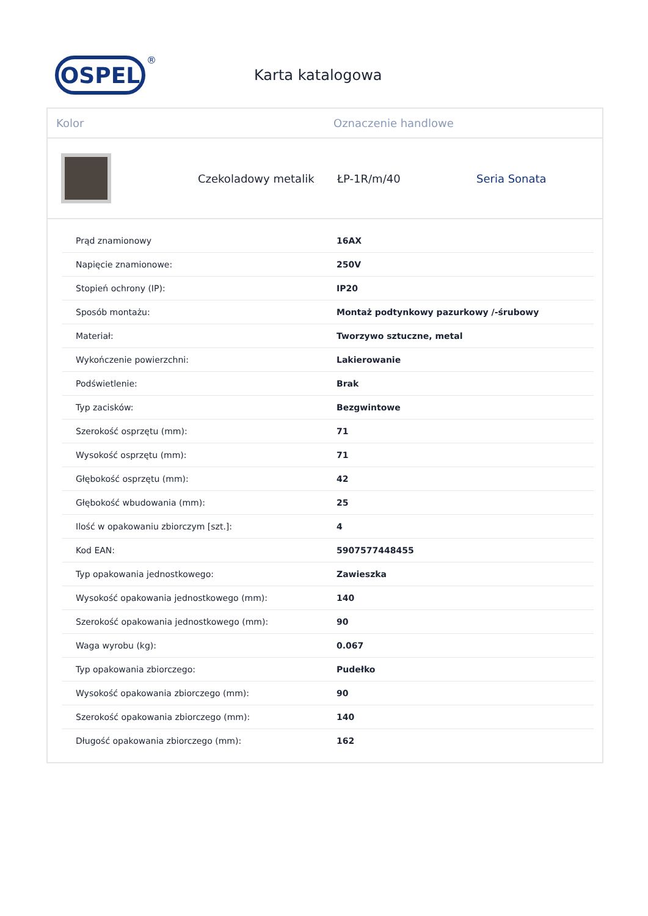OSPEL
®
Karta katalogowa
Kolor Oznaczenie handlowe
Czekoladowy metalik ŁP-1R/m/40 Seria Sonata
| Prąd znamionowy | 16AX |
| Napięcie znamionowe: | 250V |
| Stopień ochrony (IP): | IP20 |
| Sposób montażu: | Montaż podtynkowy pazurkowy /-śrubowy |
| Materiał: | Tworzywo sztuczne, metal |
| Wykończenie powierzchni: | Lakierowanie |
| Podświetlenie: | Brak |
| Typ zacisków: | Bezgwintowe |
| Szerokość osprzętu (mm): | 71 |
| Wysokość osprzętu (mm): | 71 |
| Głębokość osprzętu (mm): | 42 |
| Głębokość wbudowania (mm): | 25 |
| Ilość w opakowaniu zbiorczym [szt.]: | 4 |
| Kod EAN: | 5907577448455 |
| Typ opakowania jednostkowego: | Zawieszka |
| Wysokość opakowania jednostkowego (mm): | 140 |
| Szerokość opakowania jednostkowego (mm): | 90 |
| Waga wyrobu (kg): | 0.067 |
| Typ opakowania zbiorczego: | Pudełko |
| Wysokość opakowania zbiorczego (mm): | 90 |
| Szerokość opakowania zbiorczego (mm): | 140 |
| Długość opakowania zbiorczego (mm): | 162 |